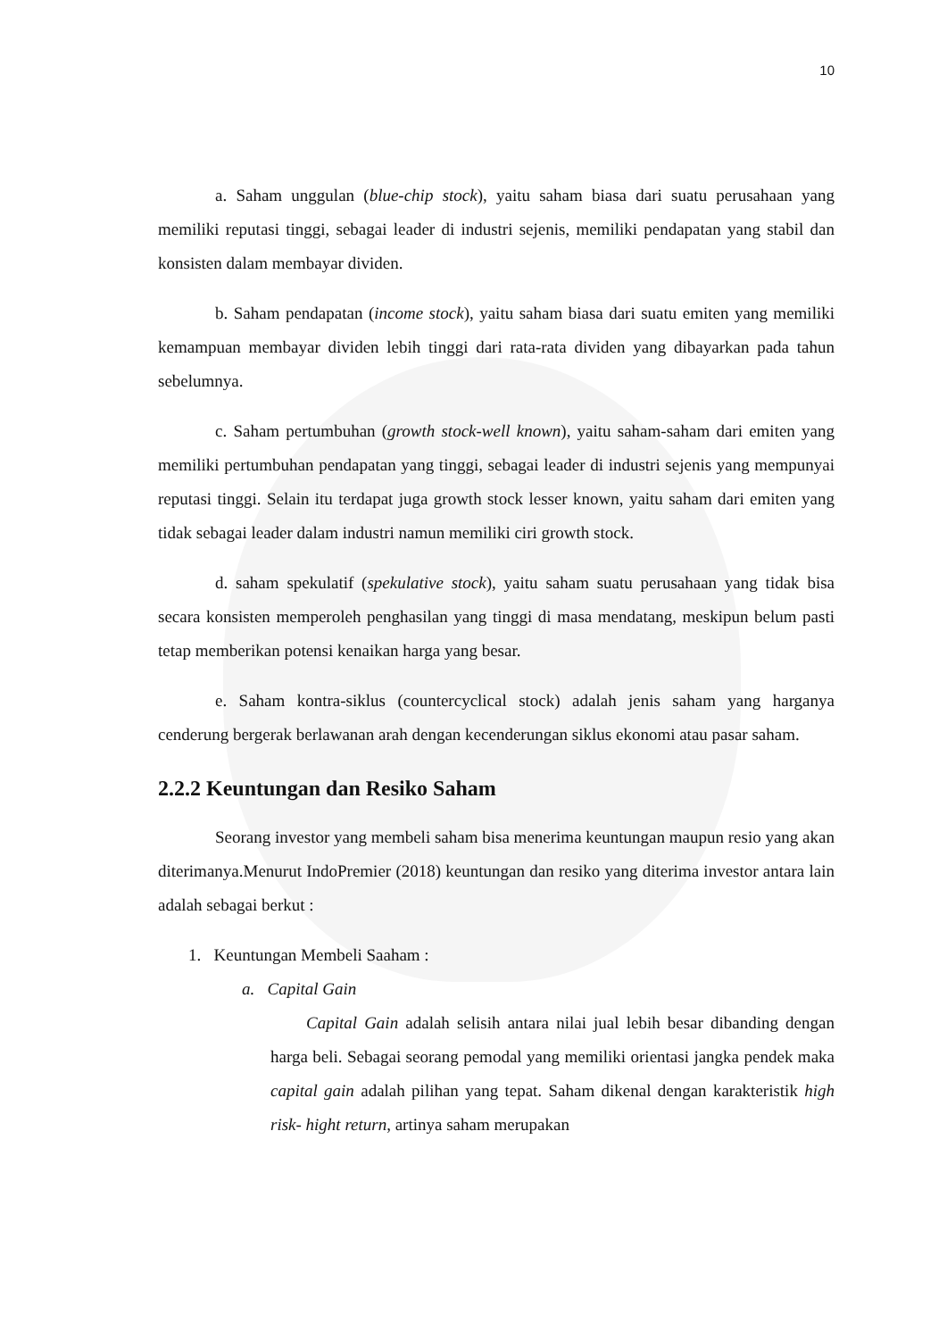10
a. Saham unggulan (blue-chip stock), yaitu saham biasa dari suatu perusahaan yang memiliki reputasi tinggi, sebagai leader di industri sejenis, memiliki pendapatan yang stabil dan konsisten dalam membayar dividen.
b. Saham pendapatan (income stock), yaitu saham biasa dari suatu emiten yang memiliki kemampuan membayar dividen lebih tinggi dari rata-rata dividen yang dibayarkan pada tahun sebelumnya.
c. Saham pertumbuhan (growth stock-well known), yaitu saham-saham dari emiten yang memiliki pertumbuhan pendapatan yang tinggi, sebagai leader di industri sejenis yang mempunyai reputasi tinggi. Selain itu terdapat juga growth stock lesser known, yaitu saham dari emiten yang tidak sebagai leader dalam industri namun memiliki ciri growth stock.
d. saham spekulatif (spekulative stock), yaitu saham suatu perusahaan yang tidak bisa secara konsisten memperoleh penghasilan yang tinggi di masa mendatang, meskipun belum pasti tetap memberikan potensi kenaikan harga yang besar.
e. Saham kontra-siklus (countercyclical stock) adalah jenis saham yang harganya cenderung bergerak berlawanan arah dengan kecenderungan siklus ekonomi atau pasar saham.
2.2.2 Keuntungan dan Resiko Saham
Seorang investor yang membeli saham bisa menerima keuntungan maupun resio yang akan diterimanya.Menurut IndoPremier (2018) keuntungan dan resiko yang diterima investor antara lain adalah sebagai berkut :
1. Keuntungan Membeli Saaham :
a. Capital Gain
Capital Gain adalah selisih antara nilai jual lebih besar dibanding dengan harga beli. Sebagai seorang pemodal yang memiliki orientasi jangka pendek maka capital gain adalah pilihan yang tepat. Saham dikenal dengan karakteristik high risk- hight return, artinya saham merupakan